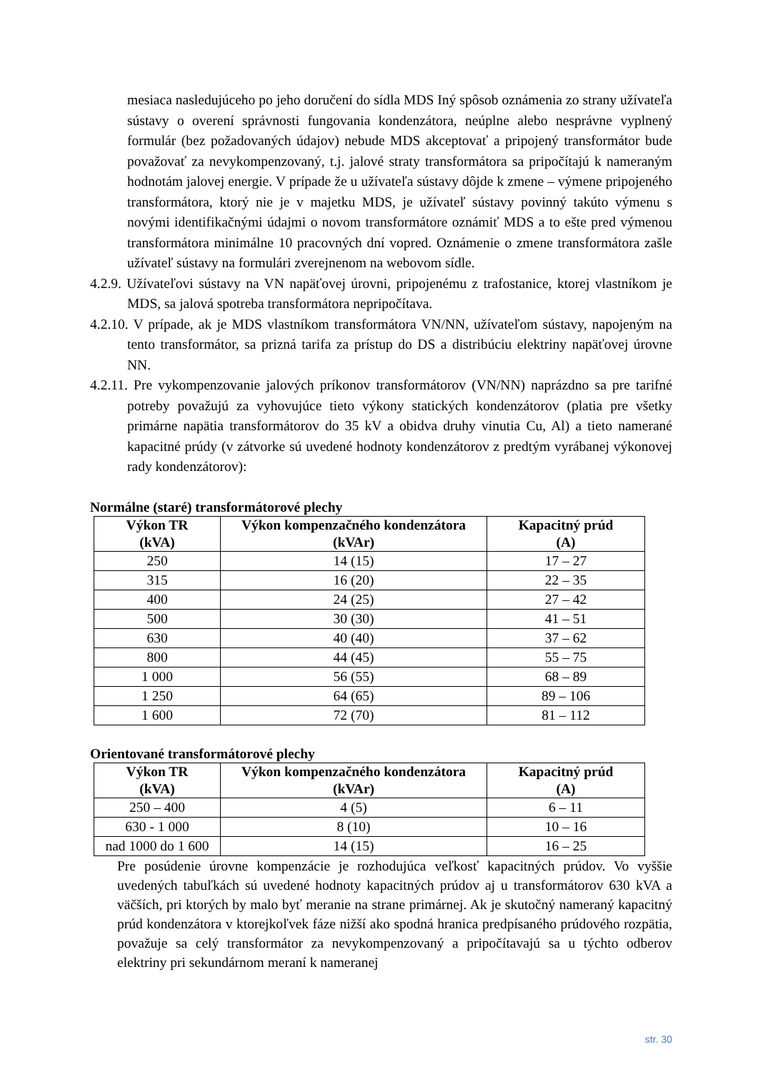mesiaca nasledujúceho po jeho doručení do sídla MDS Iný spôsob oznámenia zo strany užívateľa sústavy o overení správnosti fungovania kondenzátora, neúplne alebo nesprávne vyplnený formulár (bez požadovaných údajov) nebude MDS akceptovať a pripojený transformátor bude považovať za nevykompenzovaný, t.j. jalové straty transformátora sa pripočítajú k nameraným hodnotám jalovej energie. V prípade že u užívateľa sústavy dôjde k zmene – výmene pripojeného transformátora, ktorý nie je v majetku MDS, je užívateľ sústavy povinný takúto výmenu s novými identifikačnými údajmi o novom transformátore oznámiť MDS a to ešte pred výmenou transformátora minimálne 10 pracovných dní vopred. Oznámenie o zmene transformátora zašle užívateľ sústavy na formulári zverejnenom na webovom sídle.
4.2.9. Užívateľovi sústavy na VN napäťovej úrovni, pripojenému z trafostanice, ktorej vlastníkom je MDS, sa jalová spotreba transformátora nepripočítava.
4.2.10. V prípade, ak je MDS vlastníkom transformátora VN/NN, užívateľom sústavy, napojeným na tento transformátor, sa prizná tarifa za prístup do DS a distribúciu elektriny napäťovej úrovne NN.
4.2.11. Pre vykompenzovanie jalových príkonov transformátorov (VN/NN) naprázdno sa pre tarifné potreby považujú za vyhovujúce tieto výkony statických kondenzátorov (platia pre všetky primárne napätia transformátorov do 35 kV a obidva druhy vinutia Cu, Al) a tieto namerané kapacitné prúdy (v zátvorke sú uvedené hodnoty kondenzátorov z predtým vyrábanej výkonovej rady kondenzátorov):
Normálne (staré) transformátorové plechy
| Výkon TR (kVA) | Výkon kompenzačného kondenzátora (kVAr) | Kapacitný prúd (A) |
| --- | --- | --- |
| 250 | 14 (15) | 17 – 27 |
| 315 | 16 (20) | 22 – 35 |
| 400 | 24 (25) | 27 – 42 |
| 500 | 30 (30) | 41 – 51 |
| 630 | 40 (40) | 37 – 62 |
| 800 | 44 (45) | 55 – 75 |
| 1 000 | 56 (55) | 68 – 89 |
| 1 250 | 64 (65) | 89 – 106 |
| 1 600 | 72 (70) | 81 – 112 |
Orientované transformátorové plechy
| Výkon TR (kVA) | Výkon kompenzačného kondenzátora (kVAr) | Kapacitný prúd (A) |
| --- | --- | --- |
| 250 – 400 | 4 (5) | 6 – 11 |
| 630 - 1 000 | 8 (10) | 10 – 16 |
| nad 1000 do 1 600 | 14 (15) | 16 – 25 |
Pre posúdenie úrovne kompenzácie je rozhodujúca veľkosť kapacitných prúdov. Vo vyššie uvedených tabuľkách sú uvedené hodnoty kapacitných prúdov aj u transformátorov 630 kVA a väčších, pri ktorých by malo byť meranie na strane primárnej. Ak je skutočný nameraný kapacitný prúd kondenzátora v ktorejkoľvek fáze nižší ako spodná hranica predpísaného prúdového rozpätia, považuje sa celý transformátor za nevykompenzovaný a pripočítavajú sa u týchto odberov elektriny pri sekundárnom meraní k nameranej
str. 30